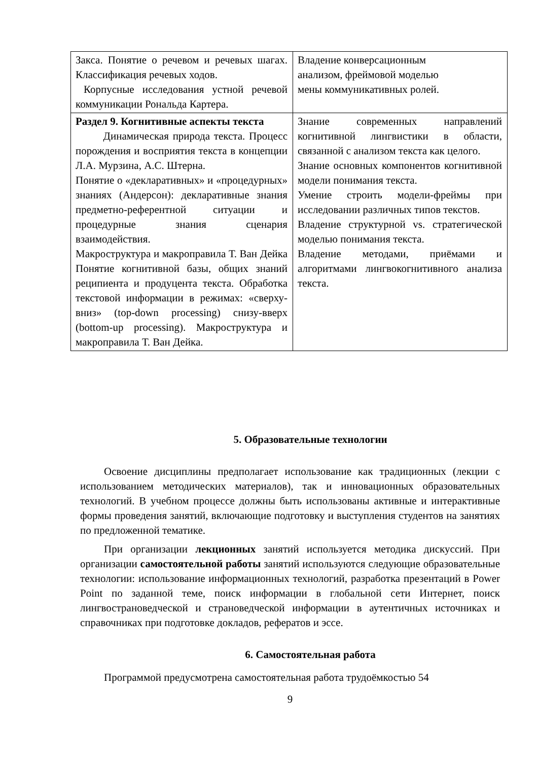| Закса. Понятие о речевом и речевых шагах. Классификация речевых ходов. Корпусные исследования устной речевой коммуникации Рональда Картера. | Владение конверсационным анализом, фреймовой моделью мены коммуникативных ролей. |
| Раздел 9. Когнитивные аспекты текста Динамическая природа текста. Процесс порождения и восприятия текста в концепции Л.А. Мурзина, А.С. Штерна. Понятие о «декларативных» и «процедурных» знаниях (Андерсон): декларативные знания предметно-референтной ситуации и процедурные знания сценария взаимодействия. Макроструктура и макроправила Т. Ван Дейка Понятие когнитивной базы, общих знаний реципиента и продуцента текста. Обработка текстовой информации в режимах: «сверху-вниз» (top-down processing) снизу-вверх (bottom-up processing). Макроструктура и макроправила Т. Ван Дейка. | Знание современных направлений когнитивной лингвистики в области, связанной с анализом текста как целого. Знание основных компонентов когнитивной модели понимания текста. Умение строить модели-фреймы при исследовании различных типов текстов. Владение структурной vs. стратегической моделью понимания текста. Владение методами, приёмами и алгоритмами лингвокогнитивного анализа текста. |
5. Образовательные технологии
Освоение дисциплины предполагает использование как традиционных (лекции с использованием методических материалов), так и инновационных образовательных технологий. В учебном процессе должны быть использованы активные и интерактивные формы проведения занятий, включающие подготовку и выступления студентов на занятиях по предложенной тематике.
При организации лекционных занятий используется методика дискуссий. При организации самостоятельной работы занятий используются следующие образовательные технологии: использование информационных технологий, разработка презентаций в Power Point по заданной теме, поиск информации в глобальной сети Интернет, поиск лингвострановедческой и страноведческой информации в аутентичных источниках и справочниках при подготовке докладов, рефератов и эссе.
6. Самостоятельная работа
Программой предусмотрена самостоятельная работа трудоёмкостью 54
9